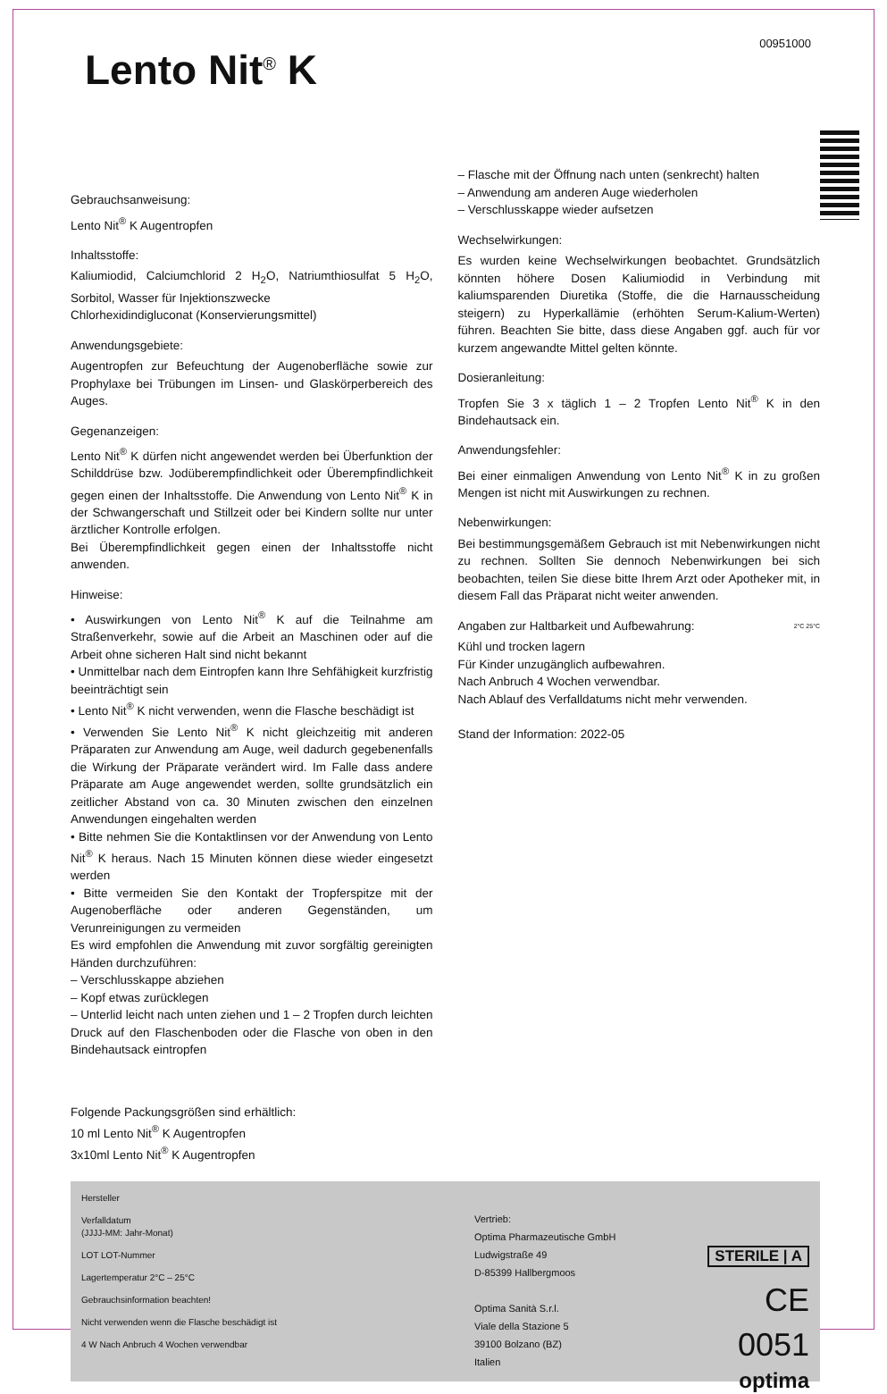Lento Nit<sup>®</sup> K
00951000
Gebrauchsanweisung:
Lento Nit<sup>®</sup> K Augentropfen
Inhaltsstoffe:
Kaliumiodid, Calciumchlorid 2 H<sub>2</sub>O, Natriumthiosulfat 5 H<sub>2</sub>O, Sorbitol, Wasser für Injektionszwecke
Chlorhexidindigluconat (Konservierungsmittel)
Anwendungsgebiete:
Augentropfen zur Befeuchtung der Augenoberfläche sowie zur Prophylaxe bei Trübungen im Linsen- und Glaskörperbereich des Auges.
Gegenanzeigen:
Lento Nit<sup>®</sup> K dürfen nicht angewendet werden bei Überfunktion der Schilddrüse bzw. Jodüberempfindlichkeit oder Überempfindlichkeit gegen einen der Inhaltsstoffe. Die Anwendung von Lento Nit<sup>®</sup> K in der Schwangerschaft und Stillzeit oder bei Kindern sollte nur unter ärztlicher Kontrolle erfolgen.
Bei Überempfindlichkeit gegen einen der Inhaltsstoffe nicht anwenden.
Hinweise:
• Auswirkungen von Lento Nit<sup>®</sup> K auf die Teilnahme am Straßenverkehr, sowie auf die Arbeit an Maschinen oder auf die Arbeit ohne sicheren Halt sind nicht bekannt
• Unmittelbar nach dem Eintropfen kann Ihre Sehfähigkeit kurzfristig beeinträchtigt sein
• Lento Nit<sup>®</sup> K nicht verwenden, wenn die Flasche beschädigt ist
• Verwenden Sie Lento Nit<sup>®</sup> K nicht gleichzeitig mit anderen Präparaten zur Anwendung am Auge, weil dadurch gegebenenfalls die Wirkung der Präparate verändert wird. Im Falle dass andere Präparate am Auge angewendet werden, sollte grundsätzlich ein zeitlicher Abstand von ca. 30 Minuten zwischen den einzelnen Anwendungen eingehalten werden
• Bitte nehmen Sie die Kontaktlinsen vor der Anwendung von Lento Nit<sup>®</sup> K heraus. Nach 15 Minuten können diese wieder eingesetzt werden
• Bitte vermeiden Sie den Kontakt der Tropferspitze mit der Augenoberfläche oder anderen Gegenständen, um Verunreinigungen zu vermeiden
Es wird empfohlen die Anwendung mit zuvor sorgfältig gereinigten Händen durchzuführen:
– Verschlusskappe abziehen
– Kopf etwas zurücklegen
– Unterlid leicht nach unten ziehen und 1 – 2 Tropfen durch leichten Druck auf den Flaschenboden oder die Flasche von oben in den Bindehautsack eintropfen
Folgende Packungsgrößen sind erhältlich:
10 ml Lento Nit<sup>®</sup> K Augentropfen
3x10ml Lento Nit<sup>®</sup> K Augentropfen
– Flasche mit der Öffnung nach unten (senkrecht) halten
– Anwendung am anderen Auge wiederholen
– Verschlusskappe wieder aufsetzen
Wechselwirkungen:
Es wurden keine Wechselwirkungen beobachtet. Grundsätzlich könnten höhere Dosen Kaliumiodid in Verbindung mit kaliumsparenden Diuretika (Stoffe, die die Harnausscheidung steigern) zu Hyperkallämie (erhöhten Serum-Kalium-Werten) führen. Beachten Sie bitte, dass diese Angaben ggf. auch für vor kurzem angewandte Mittel gelten könnte.
Dosieranleitung:
Tropfen Sie 3 x täglich 1 – 2 Tropfen Lento Nit<sup>®</sup> K in den Bindehautsack ein.
Anwendungsfehler:
Bei einer einmaligen Anwendung von Lento Nit<sup>®</sup> K in zu großen Mengen ist nicht mit Auswirkungen zu rechnen.
Nebenwirkungen:
Bei bestimmungsgemäßem Gebrauch ist mit Nebenwirkungen nicht zu rechnen. Sollten Sie dennoch Nebenwirkungen bei sich beobachten, teilen Sie diese bitte Ihrem Arzt oder Apotheker mit, in diesem Fall das Präparat nicht weiter anwenden.
Angaben zur Haltbarkeit und Aufbewahrung: 2°C 25°C
Kühl und trocken lagern
Für Kinder unzugänglich aufbewahren.
Nach Anbruch 4 Wochen verwendbar.
Nach Ablauf des Verfalldatums nicht mehr verwenden.
Stand der Information: 2022-05
Hersteller
Verfalldatum
(JJJJ-MM: Jahr-Monat)
LOT LOT-Nummer
Lagertemperatur 2°C – 25°C
Gebrauchsinformation beachten!
Nicht verwenden wenn die Flasche beschädigt ist
4 W Nach Anbruch 4 Wochen verwendbar
Vertrieb:
Optima Pharmazeutische GmbH
Ludwigstraße 49
D-85399 Hallbergmoos
Optima Sanità S.r.l.
Viale della Stazione 5
39100 Bolzano (BZ)
Italien
STERILE | A
CE 0051
optima